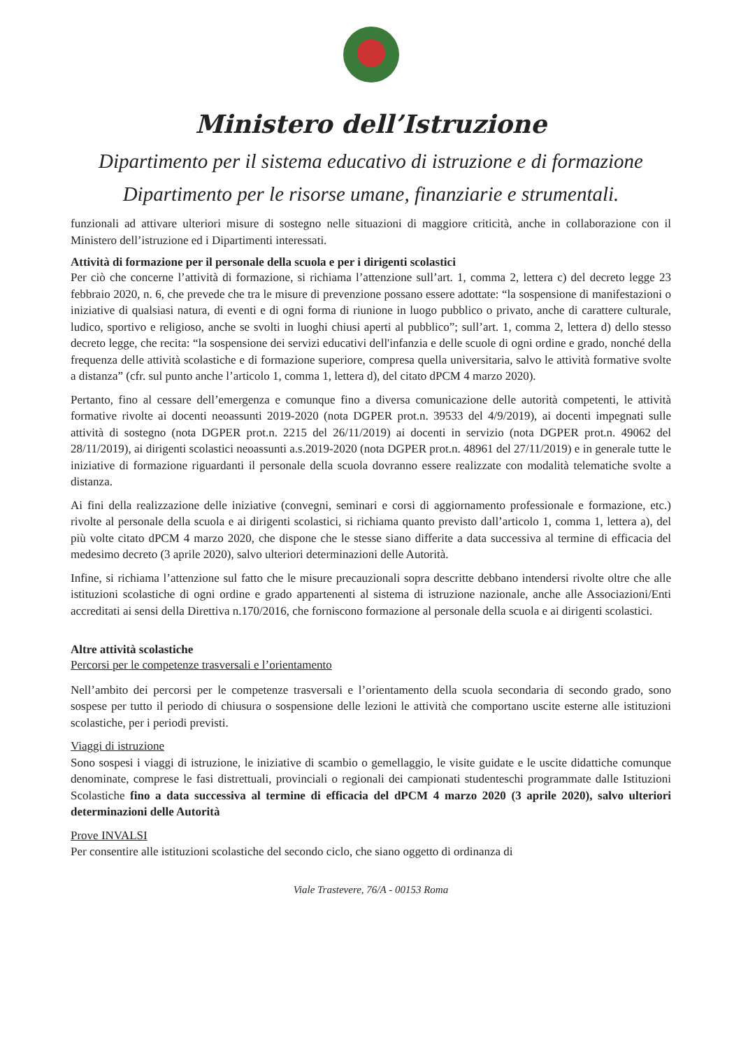Ministero dell’Istruzione
Dipartimento per il sistema educativo di istruzione e di formazione
Dipartimento per le risorse umane, finanziarie e strumentali.
funzionali ad attivare ulteriori misure di sostegno nelle situazioni di maggiore criticità, anche in collaborazione con il Ministero dell’istruzione ed i Dipartimenti interessati.
Attività di formazione per il personale della scuola e per i dirigenti scolastici
Per ciò che concerne l’attività di formazione, si richiama l’attenzione sull’art. 1, comma 2, lettera c) del decreto legge 23 febbraio 2020, n. 6, che prevede che tra le misure di prevenzione possano essere adottate: “la sospensione di manifestazioni o iniziative di qualsiasi natura, di eventi e di ogni forma di riunione in luogo pubblico o privato, anche di carattere culturale, ludico, sportivo e religioso, anche se svolti in luoghi chiusi aperti al pubblico”; sull’art. 1, comma 2, lettera d) dello stesso decreto legge, che recita: “la sospensione dei servizi educativi dell'infanzia e delle scuole di ogni ordine e grado, nonché della frequenza delle attività scolastiche e di formazione superiore, compresa quella universitaria, salvo le attività formative svolte a distanza” (cfr. sul punto anche l’articolo 1, comma 1, lettera d), del citato dPCM 4 marzo 2020).
Pertanto, fino al cessare dell’emergenza e comunque fino a diversa comunicazione delle autorità competenti, le attività formative rivolte ai docenti neoassunti 2019-2020 (nota DGPER prot.n. 39533 del 4/9/2019), ai docenti impegnati sulle attività di sostegno (nota DGPER prot.n. 2215 del 26/11/2019) ai docenti in servizio (nota DGPER prot.n. 49062 del 28/11/2019), ai dirigenti scolastici neoassunti a.s.2019-2020 (nota DGPER prot.n. 48961 del 27/11/2019) e in generale tutte le iniziative di formazione riguardanti il personale della scuola dovranno essere realizzate con modalità telematiche svolte a distanza.
Ai fini della realizzazione delle iniziative (convegni, seminari e corsi di aggiornamento professionale e formazione, etc.) rivolte al personale della scuola e ai dirigenti scolastici, si richiama quanto previsto dall’articolo 1, comma 1, lettera a), del più volte citato dPCM 4 marzo 2020, che dispone che le stesse siano differite a data successiva al termine di efficacia del medesimo decreto (3 aprile 2020), salvo ulteriori determinazioni delle Autorità.
Infine, si richiama l’attenzione sul fatto che le misure precauzionali sopra descritte debbano intendersi rivolte oltre che alle istituzioni scolastiche di ogni ordine e grado appartenenti al sistema di istruzione nazionale, anche alle Associazioni/Enti accreditati ai sensi della Direttiva n.170/2016, che forniscono formazione al personale della scuola e ai dirigenti scolastici.
Altre attività scolastiche
Percorsi per le competenze trasversali e l’orientamento
Nell’ambito dei percorsi per le competenze trasversali e l’orientamento della scuola secondaria di secondo grado, sono sospese per tutto il periodo di chiusura o sospensione delle lezioni le attività che comportano uscite esterne alle istituzioni scolastiche, per i periodi previsti.
Viaggi di istruzione
Sono sospesi i viaggi di istruzione, le iniziative di scambio o gemellaggio, le visite guidate e le uscite didattiche comunque denominate, comprese le fasi distrettuali, provinciali o regionali dei campionati studenteschi programmate dalle Istituzioni Scolastiche fino a data successiva al termine di efficacia del dPCM 4 marzo 2020 (3 aprile 2020), salvo ulteriori determinazioni delle Autorità
Prove INVALSI
Per consentire alle istituzioni scolastiche del secondo ciclo, che siano oggetto di ordinanza di
Viale Trastevere, 76/A - 00153 Roma